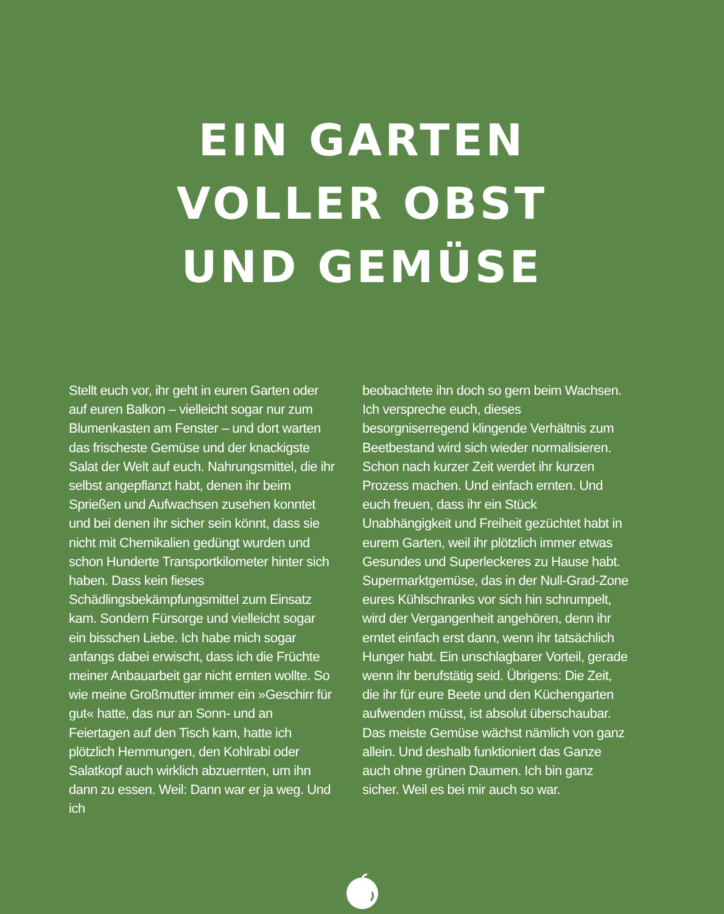EIN GARTEN
VOLLER OBST
UND GEMÜSE
Stellt euch vor, ihr geht in euren Garten oder auf euren Balkon – vielleicht sogar nur zum Blumenkasten am Fenster – und dort warten das frischeste Gemüse und der knackigste Salat der Welt auf euch. Nahrungsmittel, die ihr selbst angepflanzt habt, denen ihr beim Sprießen und Aufwachsen zusehen konntet und bei denen ihr sicher sein könnt, dass sie nicht mit Chemikalien gedüngt wurden und schon Hunderte Transportkilometer hinter sich haben. Dass kein fieses Schädlingsbekämpfungsmittel zum Einsatz kam. Sondern Fürsorge und vielleicht sogar ein bisschen Liebe. Ich habe mich sogar anfangs dabei erwischt, dass ich die Früchte meiner Anbauarbeit gar nicht ernten wollte. So wie meine Großmutter immer ein »Geschirr für gut« hatte, das nur an Sonn- und an Feiertagen auf den Tisch kam, hatte ich plötzlich Hemmungen, den Kohlrabi oder Salatkopf auch wirklich abzuernten, um ihn dann zu essen. Weil: Dann war er ja weg. Und ich
beobachtete ihn doch so gern beim Wachsen. Ich verspreche euch, dieses besorgniserregend klingende Verhältnis zum Beetbestand wird sich wieder normalisieren. Schon nach kurzer Zeit werdet ihr kurzen Prozess machen. Und einfach ernten. Und euch freuen, dass ihr ein Stück Unabhängigkeit und Freiheit gezüchtet habt in eurem Garten, weil ihr plötzlich immer etwas Gesundes und Superleckeres zu Hause habt. Supermarktgemüse, das in der Null-Grad-Zone eures Kühlschranks vor sich hin schrumpelt, wird der Vergangenheit angehören, denn ihr erntet einfach erst dann, wenn ihr tatsächlich Hunger habt. Ein unschlagbarer Vorteil, gerade wenn ihr berufstätig seid. Übrigens: Die Zeit, die ihr für eure Beete und den Küchengarten aufwenden müsst, ist absolut überschaubar. Das meiste Gemüse wächst nämlich von ganz allein. Und deshalb funktioniert das Ganze auch ohne grünen Daumen. Ich bin ganz sicher. Weil es bei mir auch so war.